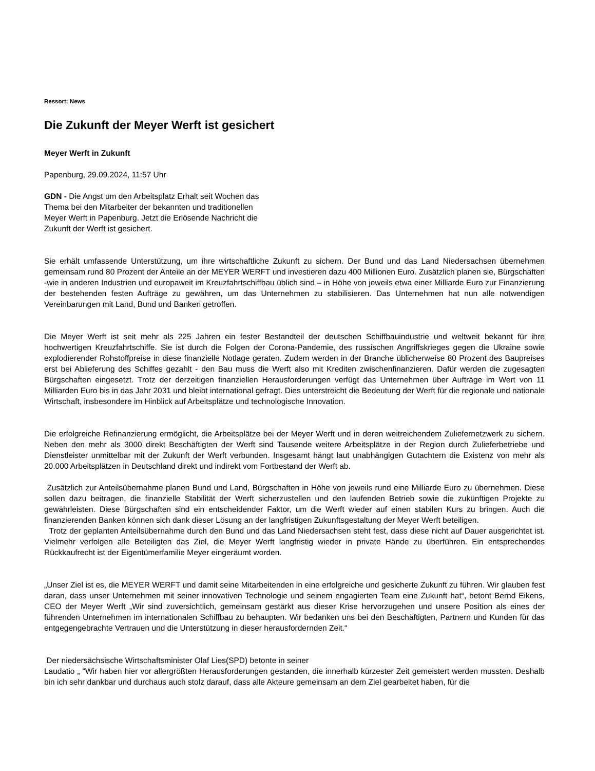Ressort: News
Die Zukunft der Meyer Werft ist gesichert
Meyer Werft in Zukunft
Papenburg, 29.09.2024, 11:57 Uhr
GDN - Die Angst um den Arbeitsplatz Erhalt seit Wochen das Thema bei den Mitarbeiter der bekannten und traditionellen Meyer Werft in Papenburg. Jetzt die Erlösende Nachricht die Zukunft der Werft ist gesichert.
Sie erhält umfassende Unterstützung, um ihre wirtschaftliche Zukunft zu sichern. Der Bund und das Land Niedersachsen übernehmen gemeinsam rund 80 Prozent der Anteile an der MEYER WERFT und investieren dazu 400 Millionen Euro. Zusätzlich planen sie, Bürgschaften -wie in anderen Industrien und europaweit im Kreuzfahrtschiffbau üblich sind – in Höhe von jeweils etwa einer Milliarde Euro zur Finanzierung der bestehenden festen Aufträge zu gewähren, um das Unternehmen zu stabilisieren. Das Unternehmen hat nun alle notwendigen Vereinbarungen mit Land, Bund und Banken getroffen.
Die Meyer Werft ist seit mehr als 225 Jahren ein fester Bestandteil der deutschen Schiffbauindustrie und weltweit bekannt für ihre hochwertigen Kreuzfahrtschiffe. Sie ist durch die Folgen der Corona-Pandemie, des russischen Angriffskrieges gegen die Ukraine sowie explodierender Rohstoffpreise in diese finanzielle Notlage geraten. Zudem werden in der Branche üblicherweise 80 Prozent des Baupreises erst bei Ablieferung des Schiffes gezahlt - den Bau muss die Werft also mit Krediten zwischenfinanzieren. Dafür werden die zugesagten Bürgschaften eingesetzt. Trotz der derzeitigen finanziellen Herausforderungen verfügt das Unternehmen über Aufträge im Wert von 11 Milliarden Euro bis in das Jahr 2031 und bleibt international gefragt. Dies unterstreicht die Bedeutung der Werft für die regionale und nationale Wirtschaft, insbesondere im Hinblick auf Arbeitsplätze und technologische Innovation.
Die erfolgreiche Refinanzierung ermöglicht, die Arbeitsplätze bei der Meyer Werft und in deren weitreichendem Zuliefernetzwerk zu sichern. Neben den mehr als 3000 direkt Beschäftigten der Werft sind Tausende weitere Arbeitsplätze in der Region durch Zulieferbetriebe und Dienstleister unmittelbar mit der Zukunft der Werft verbunden. Insgesamt hängt laut unabhängigen Gutachtern die Existenz von mehr als 20.000 Arbeitsplätzen in Deutschland direkt und indirekt vom Fortbestand der Werft ab.
Zusätzlich zur Anteilsübernahme planen Bund und Land, Bürgschaften in Höhe von jeweils rund eine Milliarde Euro zu übernehmen. Diese sollen dazu beitragen, die finanzielle Stabilität der Werft sicherzustellen und den laufenden Betrieb sowie die zukünftigen Projekte zu gewährleisten. Diese Bürgschaften sind ein entscheidender Faktor, um die Werft wieder auf einen stabilen Kurs zu bringen. Auch die finanzierenden Banken können sich dank dieser Lösung an der langfristigen Zukunftsgestaltung der Meyer Werft beteiligen.
Trotz der geplanten Anteilsübernahme durch den Bund und das Land Niedersachsen steht fest, dass diese nicht auf Dauer ausgerichtet ist. Vielmehr verfolgen alle Beteiligten das Ziel, die Meyer Werft langfristig wieder in private Hände zu überführen. Ein entsprechendes Rückkaufrecht ist der Eigentümerfamilie Meyer eingeräumt worden.
„Unser Ziel ist es, die MEYER WERFT und damit seine Mitarbeitenden in eine erfolgreiche und gesicherte Zukunft zu führen. Wir glauben fest daran, dass unser Unternehmen mit seiner innovativen Technologie und seinem engagierten Team eine Zukunft hat“, betont Bernd Eikens, CEO der Meyer Werft „Wir sind zuversichtlich, gemeinsam gestärkt aus dieser Krise hervorzugehen und unsere Position als eines der führenden Unternehmen im internationalen Schiffbau zu behaupten. Wir bedanken uns bei den Beschäftigten, Partnern und Kunden für das entgegengebrachte Vertrauen und die Unterstützung in dieser herausfordernden Zeit.“
Der niedersächsische Wirtschaftsminister Olaf Lies(SPD) betonte in seiner
Laudatio „ “Wir haben hier vor allergrößten Herausforderungen gestanden, die innerhalb kürzester Zeit gemeistert werden mussten. Deshalb bin ich sehr dankbar und durchaus auch stolz darauf, dass alle Akteure gemeinsam an dem Ziel gearbeitet haben, für die